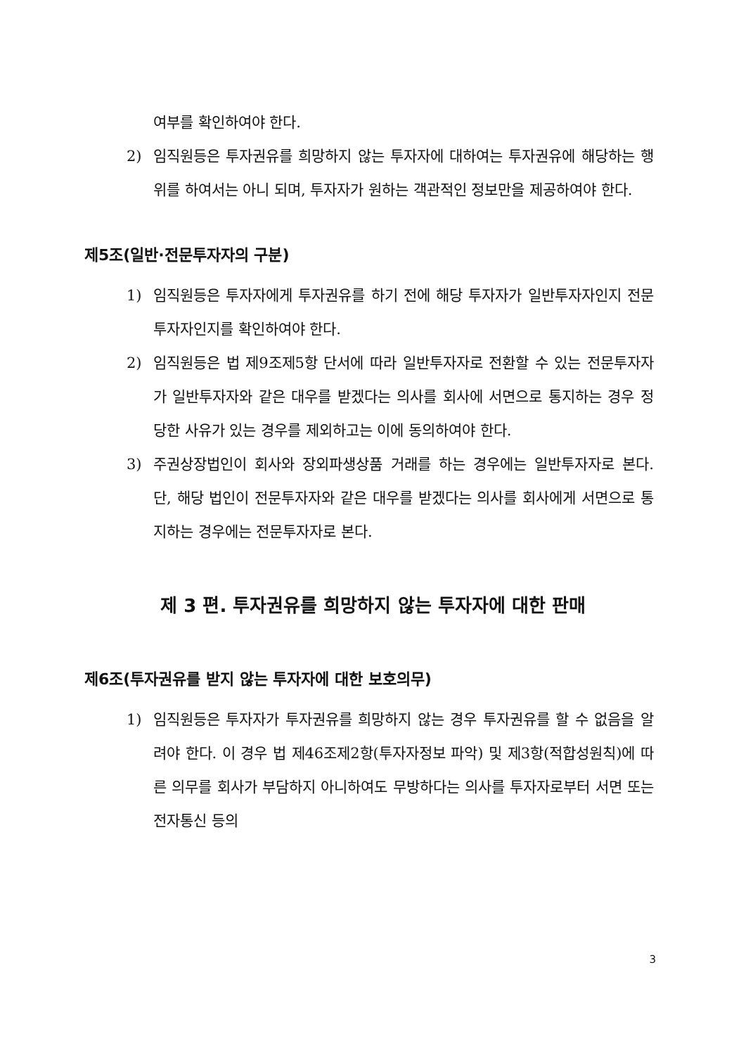여부를 확인하여야 한다.
2) 임직원등은 투자권유를 희망하지 않는 투자자에 대하여는 투자권유에 해당하는 행위를 하여서는 아니 되며, 투자자가 원하는 객관적인 정보만을 제공하여야 한다.
제5조(일반·전문투자자의 구분)
1) 임직원등은 투자자에게 투자권유를 하기 전에 해당 투자자가 일반투자자인지 전문투자자인지를 확인하여야 한다.
2) 임직원등은 법 제9조제5항 단서에 따라 일반투자자로 전환할 수 있는 전문투자자가 일반투자자와 같은 대우를 받겠다는 의사를 회사에 서면으로 통지하는 경우 정당한 사유가 있는 경우를 제외하고는 이에 동의하여야 한다.
3) 주권상장법인이 회사와 장외파생상품 거래를 하는 경우에는 일반투자자로 본다. 단, 해당 법인이 전문투자자와 같은 대우를 받겠다는 의사를 회사에게 서면으로 통지하는 경우에는 전문투자자로 본다.
제 3 편. 투자권유를 희망하지 않는 투자자에 대한 판매
제6조(투자권유를 받지 않는 투자자에 대한 보호의무)
1) 임직원등은 투자자가 투자권유를 희망하지 않는 경우 투자권유를 할 수 없음을 알려야 한다. 이 경우 법 제46조제2항(투자자정보 파악) 및 제3항(적합성원칙)에 따른 의무를 회사가 부담하지 아니하여도 무방하다는 의사를 투자자로부터 서면 또는 전자통신 등의
3